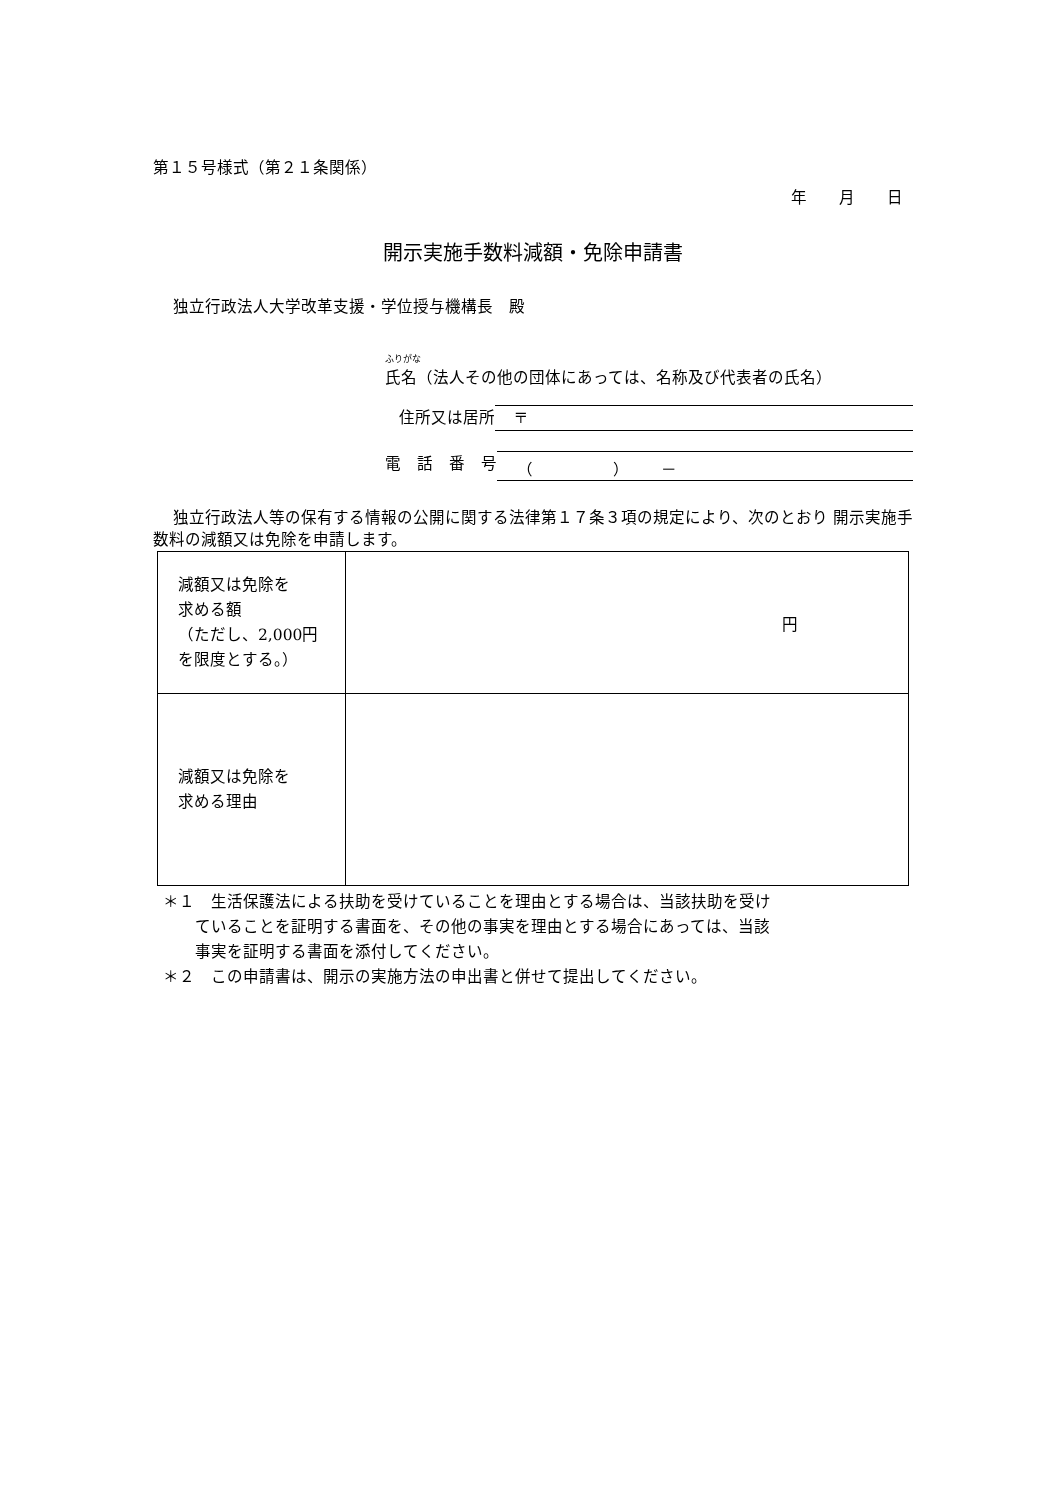第１５号様式（第２１条関係）
年　　月　　日
開示実施手数料減額・免除申請書
独立行政法人大学改革支援・学位授与機構長　殿
ふりがな
氏名（法人その他の団体にあっては、名称及び代表者の氏名）
住所又は居所 〒
電　話　番　号 （　　　　　）　　－
独立行政法人等の保有する情報の公開に関する法律第１７条３項の規定により、次のとおり 開示実施手数料の減額又は免除を申請します。
| 減額又は免除を 求める額 （ただし、2,000円 を限度とする。） | 円 |
| 減額又は免除を 求める理由 | |
＊１　生活保護法による扶助を受けていることを理由とする場合は、当該扶助を受け
　　ていることを証明する書面を、その他の事実を理由とする場合にあっては、当該
　　事実を証明する書面を添付してください。
＊２　この申請書は、開示の実施方法の申出書と併せて提出してください。